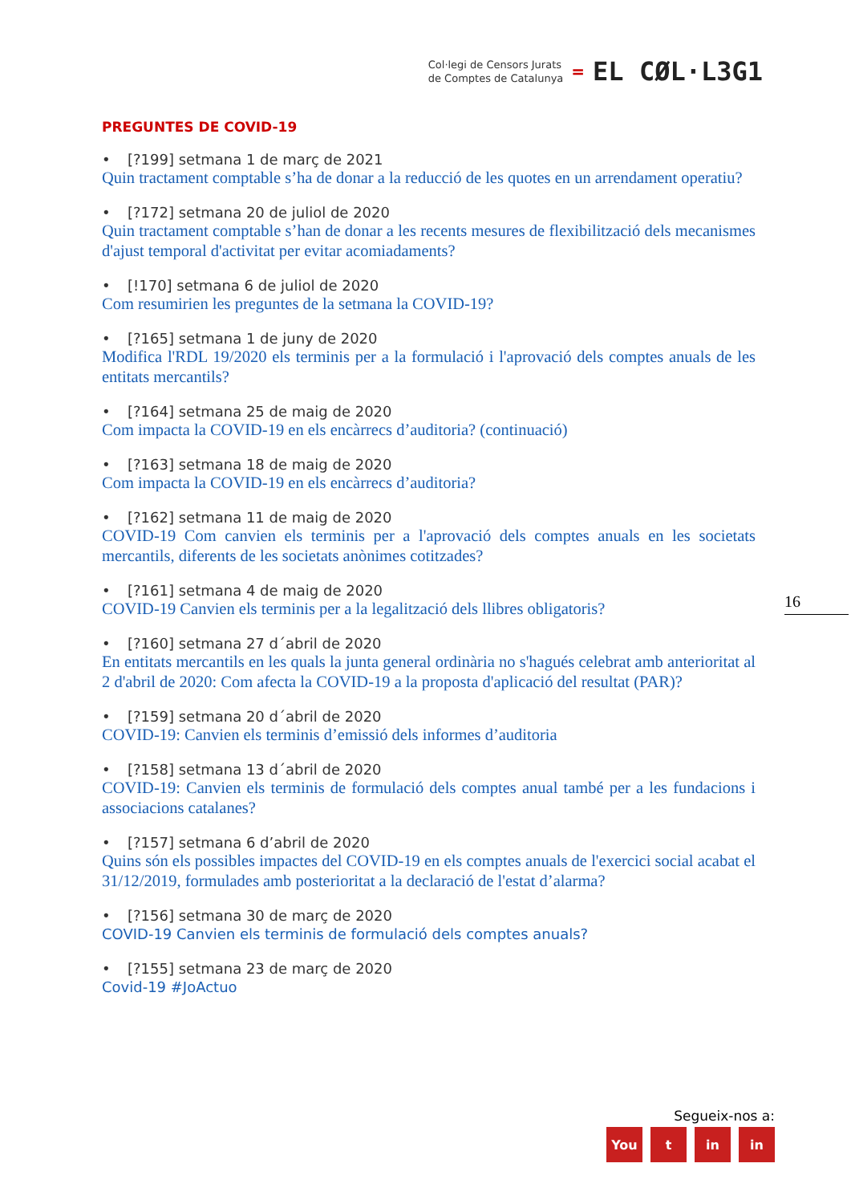Col·legi de Censors Jurats
de Comptes de Catalunya
=
EL CØL·L3G1
PREGUNTES DE COVID-19
• [?199] setmana 1 de març de 2021
Quin tractament comptable s’ha de donar a la reducció de les quotes en un arrendament operatiu?
• [?172] setmana 20 de juliol de 2020
Quin tractament comptable s’han de donar a les recents mesures de flexibilització dels mecanismes d'ajust temporal d'activitat per evitar acomiadaments?
• [!170] setmana 6 de juliol de 2020
Com resumirien les preguntes de la setmana la COVID-19?
• [?165] setmana 1 de juny de 2020
Modifica l'RDL 19/2020 els terminis per a la formulació i l'aprovació dels comptes anuals de les entitats mercantils?
• [?164] setmana 25 de maig de 2020
Com impacta la COVID-19 en els encàrrecs d’auditoria? (continuació)
• [?163] setmana 18 de maig de 2020
Com impacta la COVID-19 en els encàrrecs d’auditoria?
• [?162] setmana 11 de maig de 2020
COVID-19 Com canvien els terminis per a l'aprovació dels comptes anuals en les societats mercantils, diferents de les societats anònimes cotitzades?
• [?161] setmana 4 de maig de 2020
COVID-19 Canvien els terminis per a la legalització dels llibres obligatoris?
• [?160] setmana 27 d´abril de 2020
En entitats mercantils en les quals la junta general ordinària no s'hagués celebrat amb anterioritat al 2 d'abril de 2020: Com afecta la COVID-19 a la proposta d'aplicació del resultat (PAR)?
• [?159] setmana 20 d´abril de 2020
COVID-19: Canvien els terminis d’emissió dels informes d’auditoria
• [?158] setmana 13 d´abril de 2020
COVID-19: Canvien els terminis de formulació dels comptes anual també per a les fundacions i associacions catalanes?
• [?157] setmana 6 d’abril de 2020
Quins són els possibles impactes del COVID-19 en els comptes anuals de l'exercici social acabat el 31/12/2019, formulades amb posterioritat a la declaració de l'estat d’alarma?
• [?156] setmana 30 de març de 2020
COVID-19 Canvien els terminis de formulació dels comptes anuals?
• [?155] setmana 23 de març de 2020
Covid-19 #JoActuo
16
Segueix-nos a:
You t in in